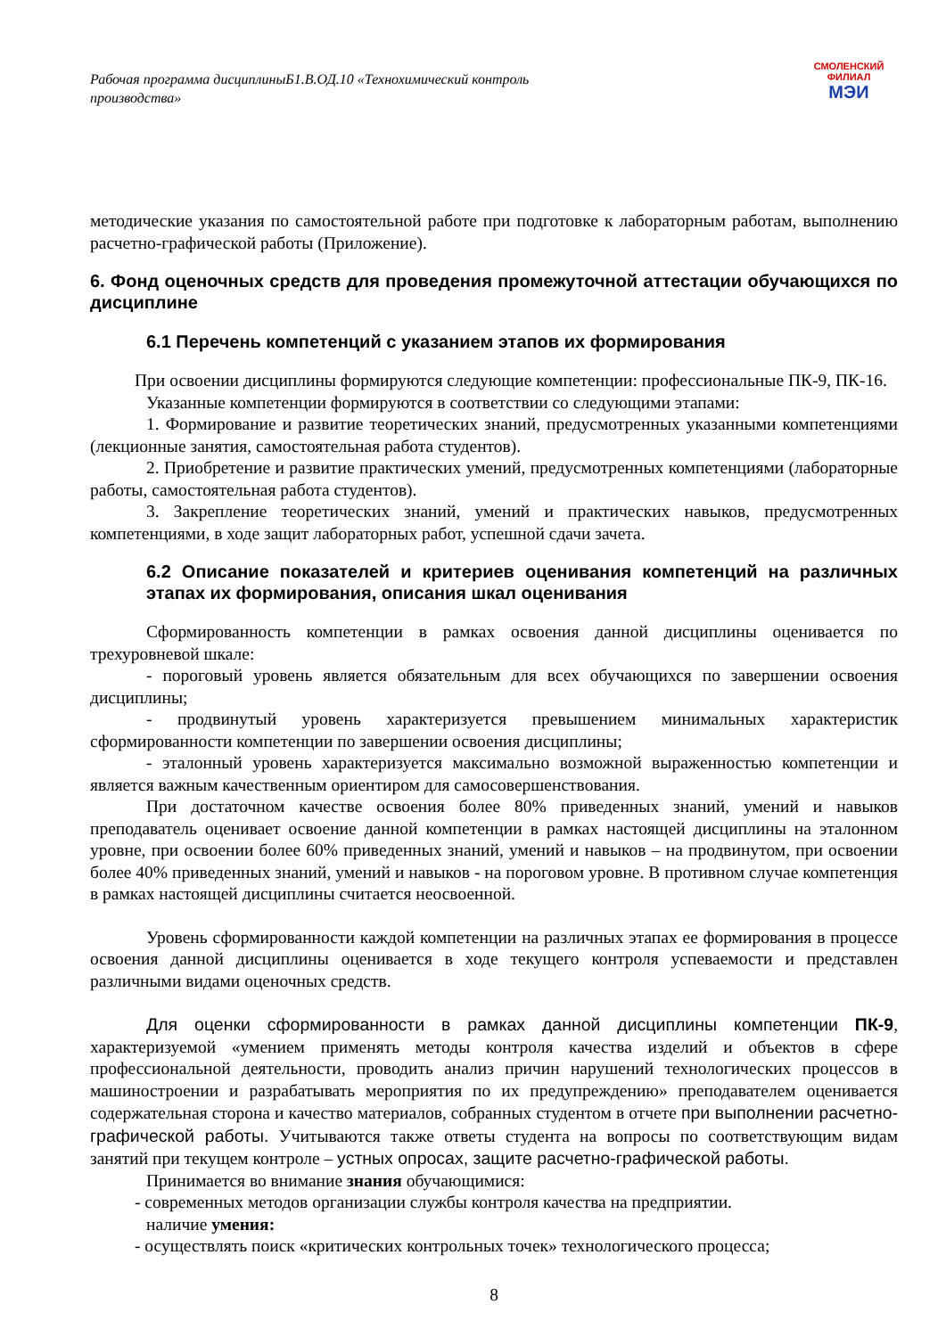Рабочая программа дисциплиныБ1.В.ОД.10 «Технохимический контроль производства»
СМОЛЕНСКИЙ
ФИЛИАЛ
МЭИ
методические указания по самостоятельной работе при подготовке к лабораторным работам, выполнению расчетно-графической работы (Приложение).
6. Фонд оценочных средств для проведения промежуточной аттестации обучающихся по дисциплине
6.1 Перечень компетенций с указанием этапов их формирования
При освоении дисциплины формируются следующие компетенции: профессиональные ПК-9, ПК-16.
Указанные компетенции формируются в соответствии со следующими этапами:
1. Формирование и развитие теоретических знаний, предусмотренных указанными компетенциями (лекционные занятия, самостоятельная работа студентов).
2. Приобретение и развитие практических умений, предусмотренных компетенциями (лабораторные работы, самостоятельная работа студентов).
3. Закрепление теоретических знаний, умений и практических навыков, предусмотренных компетенциями, в ходе защит лабораторных работ, успешной сдачи зачета.
6.2 Описание показателей и критериев оценивания компетенций на различных этапах их формирования, описания шкал оценивания
Сформированность компетенции в рамках освоения данной дисциплины оценивается по трехуровневой шкале:
- пороговый уровень является обязательным для всех обучающихся по завершении освоения дисциплины;
- продвинутый уровень характеризуется превышением минимальных характеристик сформированности компетенции по завершении освоения дисциплины;
- эталонный уровень характеризуется максимально возможной выраженностью компетенции и является важным качественным ориентиром для самосовершенствования.
При достаточном качестве освоения более 80% приведенных знаний, умений и навыков преподаватель оценивает освоение данной компетенции в рамках настоящей дисциплины на эталонном уровне, при освоении более 60% приведенных знаний, умений и навыков – на продвинутом, при освоении более 40% приведенных знаний, умений и навыков - на пороговом уровне. В противном случае компетенция в рамках настоящей дисциплины считается неосвоенной.
Уровень сформированности каждой компетенции на различных этапах ее формирования в процессе освоения данной дисциплины оценивается в ходе текущего контроля успеваемости и представлен различными видами оценочных средств.
Для оценки сформированности в рамках данной дисциплины компетенции ПК-9, характеризуемой «умением применять методы контроля качества изделий и объектов в сфере профессиональной деятельности, проводить анализ причин нарушений технологических процессов в машиностроении и разрабатывать мероприятия по их предупреждению» преподавателем оценивается содержательная сторона и качество материалов, собранных студентом в отчете при выполнении расчетно-графической работы. Учитываются также ответы студента на вопросы по соответствующим видам занятий при текущем контроле – устных опросах, защите расчетно-графической работы.
Принимается во внимание знания обучающимися:
- современных методов организации службы контроля качества на предприятии.
наличие умения:
- осуществлять поиск «критических контрольных точек» технологического процесса;
8